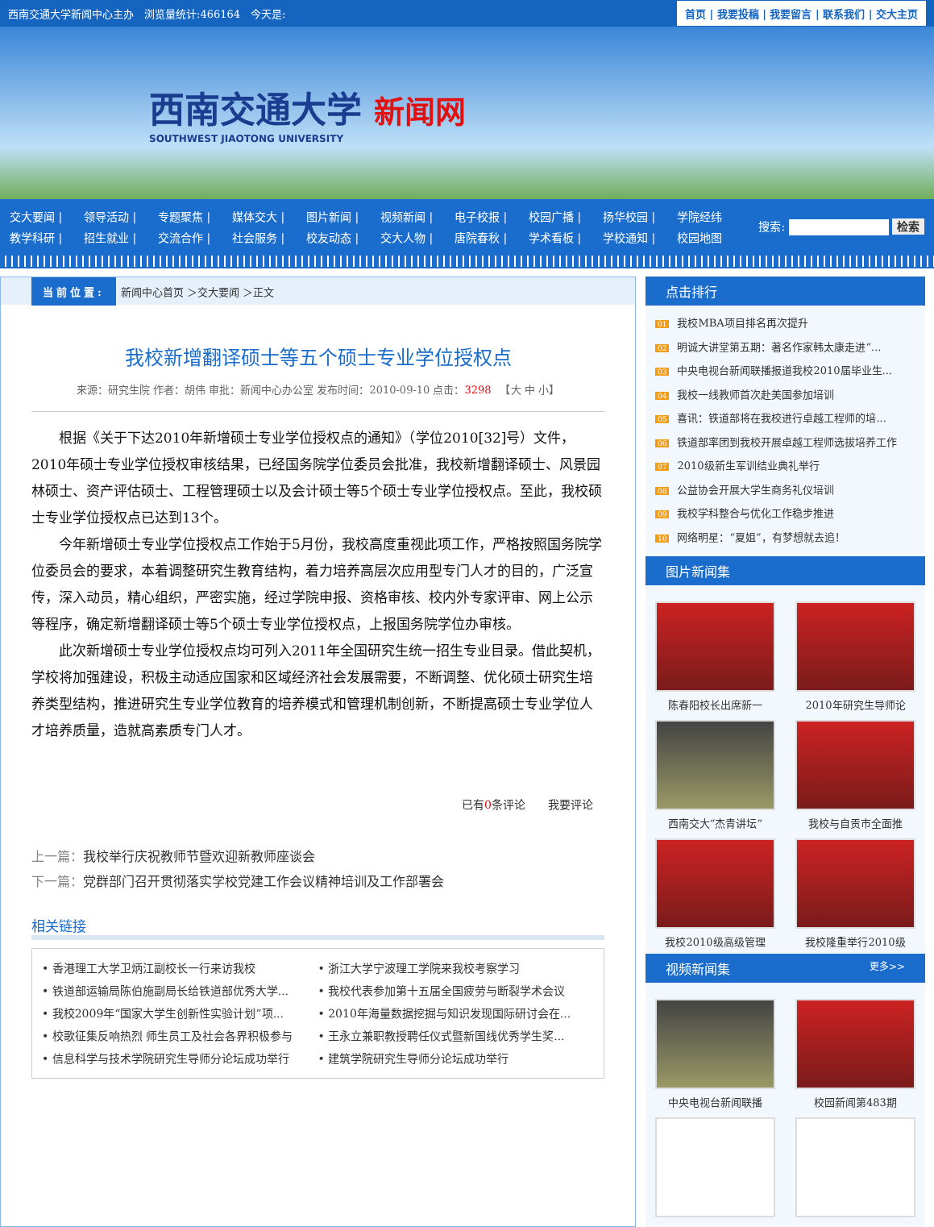西南交通大学新闻中心主办　浏览量统计:466164　今天是: 首页 | 我要投稿 | 我要留言 | 联系我们 | 交大主页
西南交通大学 新闻网
SOUTHWEST JIAOTONG UNIVERSITY
交大要闻 | 领导活动 | 专题聚焦 | 媒体交大 | 图片新闻 | 视频新闻 | 电子校报 | 校园广播 | 扬华校园 | 学院经纬
教学科研 | 招生就业 | 交流合作 | 社会服务 | 校友动态 | 交大人物 | 唐院春秋 | 学术看板 | 学校通知 | 校园地图
搜索: 检索
当前位置: 新闻中心首页 ＞交大要闻 ＞正文
我校新增翻译硕士等五个硕士专业学位授权点
来源：研究生院 作者：胡伟 审批：新闻中心办公室 发布时间：2010-09-10 点击：3298 　【大 中 小】
根据《关于下达2010年新增硕士专业学位授权点的通知》（学位2010[32]号）文件，2010年硕士专业学位授权审核结果，已经国务院学位委员会批准，我校新增翻译硕士、风景园林硕士、资产评估硕士、工程管理硕士以及会计硕士等5个硕士专业学位授权点。至此，我校硕士专业学位授权点已达到13个。
今年新增硕士专业学位授权点工作始于5月份，我校高度重视此项工作，严格按照国务院学位委员会的要求，本着调整研究生教育结构，着力培养高层次应用型专门人才的目的，广泛宣传，深入动员，精心组织，严密实施，经过学院申报、资格审核、校内外专家评审、网上公示等程序，确定新增翻译硕士等5个硕士专业学位授权点，上报国务院学位办审核。
此次新增硕士专业学位授权点均可列入2011年全国研究生统一招生专业目录。借此契机，学校将加强建设，积极主动适应国家和区域经济社会发展需要，不断调整、优化硕士研究生培养类型结构，推进研究生专业学位教育的培养模式和管理机制创新，不断提高硕士专业学位人才培养质量，造就高素质专门人才。
已有0条评论　　我要评论
上一篇：我校举行庆祝教师节暨欢迎新教师座谈会
下一篇：党群部门召开贯彻落实学校党建工作会议精神培训及工作部署会
相关链接
• 香港理工大学卫炳江副校长一行来访我校
• 浙江大学宁波理工学院来我校考察学习
• 铁道部运输局陈伯施副局长给铁道部优秀大学...
• 我校代表参加第十五届全国疲劳与断裂学术会议
• 我校2009年“国家大学生创新性实验计划”项...
• 2010年海量数据挖掘与知识发现国际研讨会在...
• 校歌征集反响热烈 师生员工及社会各界积极参与
• 王永立兼职教授聘任仪式暨新国线优秀学生奖...
• 信息科学与技术学院研究生导师分论坛成功举行
• 建筑学院研究生导师分论坛成功举行
点击排行
01 我校MBA项目排名再次提升
02 明诚大讲堂第五期：著名作家韩太康走进“...
03 中央电视台新闻联播报道我校2010届毕业生...
04 我校一线教师首次赴美国参加培训
05 喜讯：铁道部将在我校进行卓越工程师的培...
06 铁道部率团到我校开展卓越工程师选拔培养工作
07 2010级新生军训结业典礼举行
08 公益协会开展大学生商务礼仪培训
09 我校学科整合与优化工作稳步推进
10 网络明星：“夏姐”，有梦想就去追！
图片新闻集
陈春阳校长出席新一
2010年研究生导师论
西南交大“杰青讲坛”
我校与自贡市全面推
我校2010级高级管理
我校隆重举行2010级
视频新闻集 更多>>
中央电视台新闻联播
校园新闻第483期